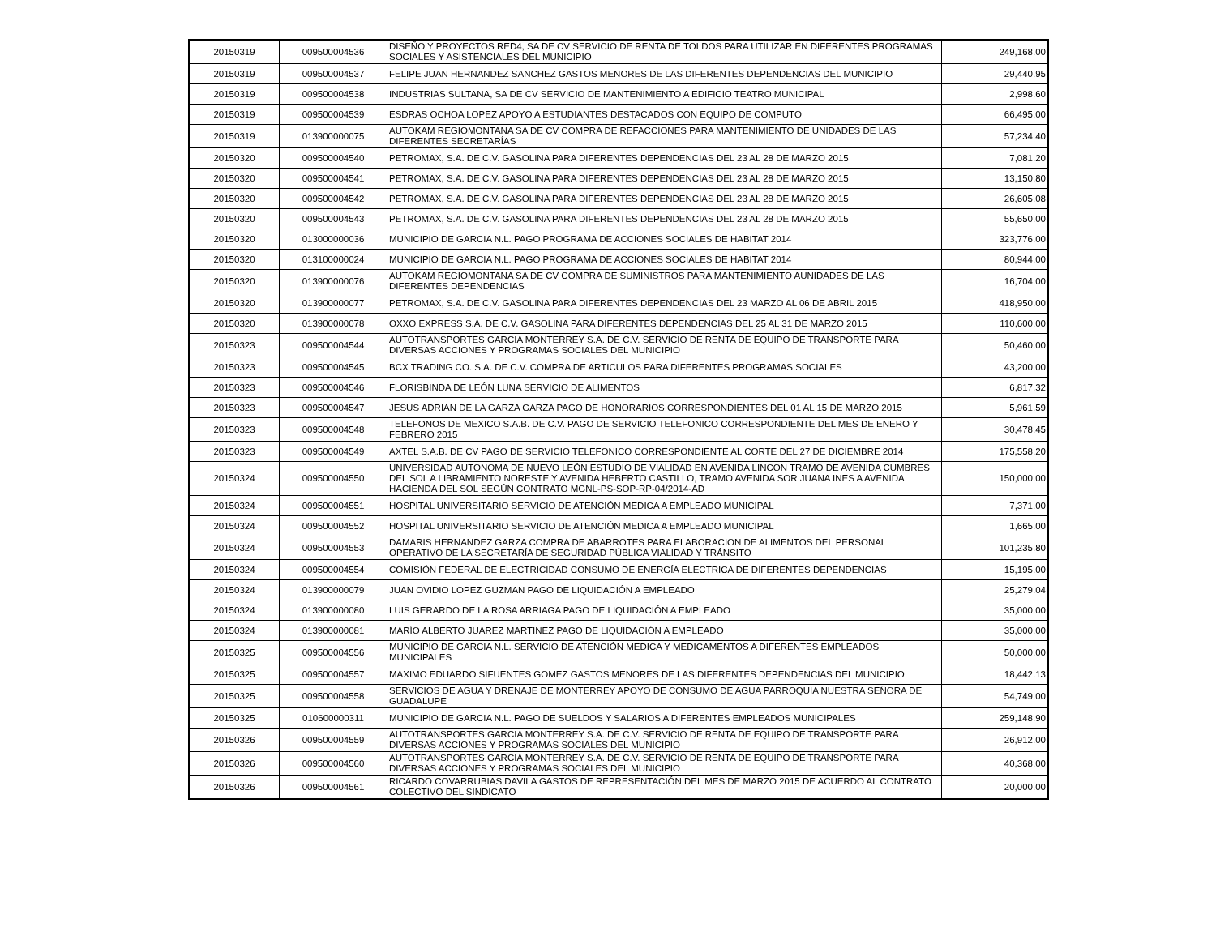| 20150319 | 009500004536 | DISEÑO Y PROYECTOS RED4, SA DE CV SERVICIO DE RENTA DE TOLDOS PARA UTILIZAR EN DIFERENTES PROGRAMAS SOCIALES Y ASISTENCIALES DEL MUNICIPIO | 249,168.00 |
| 20150319 | 009500004537 | FELIPE JUAN HERNANDEZ SANCHEZ GASTOS MENORES DE LAS DIFERENTES DEPENDENCIAS DEL MUNICIPIO | 29,440.95 |
| 20150319 | 009500004538 | INDUSTRIAS SULTANA, SA DE CV SERVICIO DE MANTENIMIENTO A EDIFICIO TEATRO MUNICIPAL | 2,998.60 |
| 20150319 | 009500004539 | ESDRAS OCHOA LOPEZ APOYO A ESTUDIANTES DESTACADOS CON EQUIPO DE COMPUTO | 66,495.00 |
| 20150319 | 013900000075 | AUTOKAM REGIOMONTANA SA DE CV COMPRA DE REFACCIONES PARA MANTENIMIENTO DE UNIDADES DE LAS DIFERENTES SECRETARÍAS | 57,234.40 |
| 20150320 | 009500004540 | PETROMAX, S.A. DE C.V. GASOLINA PARA DIFERENTES DEPENDENCIAS DEL 23 AL 28 DE MARZO 2015 | 7,081.20 |
| 20150320 | 009500004541 | PETROMAX, S.A. DE C.V. GASOLINA PARA DIFERENTES DEPENDENCIAS DEL 23 AL 28 DE MARZO 2015 | 13,150.80 |
| 20150320 | 009500004542 | PETROMAX, S.A. DE C.V. GASOLINA PARA DIFERENTES DEPENDENCIAS DEL 23 AL 28 DE MARZO 2015 | 26,605.08 |
| 20150320 | 009500004543 | PETROMAX, S.A. DE C.V. GASOLINA PARA DIFERENTES DEPENDENCIAS DEL 23 AL 28 DE MARZO 2015 | 55,650.00 |
| 20150320 | 013000000036 | MUNICIPIO DE GARCIA N.L. PAGO PROGRAMA DE ACCIONES SOCIALES DE HABITAT 2014 | 323,776.00 |
| 20150320 | 013100000024 | MUNICIPIO DE GARCIA N.L. PAGO PROGRAMA DE ACCIONES SOCIALES DE HABITAT 2014 | 80,944.00 |
| 20150320 | 013900000076 | AUTOKAM REGIOMONTANA SA DE CV COMPRA DE SUMINISTROS PARA MANTENIMIENTO AUNIDADES DE LAS DIFERENTES DEPENDENCIAS | 16,704.00 |
| 20150320 | 013900000077 | PETROMAX, S.A. DE C.V. GASOLINA PARA DIFERENTES DEPENDENCIAS DEL 23 MARZO AL 06 DE ABRIL 2015 | 418,950.00 |
| 20150320 | 013900000078 | OXXO EXPRESS S.A. DE C.V. GASOLINA PARA DIFERENTES DEPENDENCIAS DEL 25 AL 31 DE MARZO 2015 | 110,600.00 |
| 20150323 | 009500004544 | AUTOTRANSPORTES GARCIA MONTERREY S.A. DE C.V. SERVICIO DE RENTA DE EQUIPO DE TRANSPORTE PARA DIVERSAS ACCIONES Y PROGRAMAS SOCIALES DEL MUNICIPIO | 50,460.00 |
| 20150323 | 009500004545 | BCX TRADING CO. S.A. DE C.V. COMPRA DE ARTICULOS PARA DIFERENTES PROGRAMAS SOCIALES | 43,200.00 |
| 20150323 | 009500004546 | FLORISBINDA DE LEÓN LUNA SERVICIO DE ALIMENTOS | 6,817.32 |
| 20150323 | 009500004547 | JESUS ADRIAN DE LA GARZA GARZA PAGO DE HONORARIOS CORRESPONDIENTES DEL 01 AL 15 DE MARZO 2015 | 5,961.59 |
| 20150323 | 009500004548 | TELEFONOS DE MEXICO S.A.B. DE C.V. PAGO DE SERVICIO TELEFONICO CORRESPONDIENTE DEL MES DE ENERO Y FEBRERO 2015 | 30,478.45 |
| 20150323 | 009500004549 | AXTEL S.A.B. DE CV PAGO DE SERVICIO TELEFONICO CORRESPONDIENTE AL CORTE DEL 27 DE DICIEMBRE 2014 | 175,558.20 |
| 20150324 | 009500004550 | UNIVERSIDAD AUTONOMA DE NUEVO LEÓN ESTUDIO DE VIALIDAD EN AVENIDA LINCON TRAMO DE AVENIDA CUMBRES DEL SOL A LIBRAMIENTO NORESTE Y AVENIDA HEBERTO CASTILLO, TRAMO AVENIDA SOR JUANA INES A AVENIDA HACIENDA DEL SOL SEGÚN CONTRATO MGNL-PS-SOP-RP-04/2014-AD | 150,000.00 |
| 20150324 | 009500004551 | HOSPITAL UNIVERSITARIO SERVICIO DE ATENCIÓN MEDICA A EMPLEADO MUNICIPAL | 7,371.00 |
| 20150324 | 009500004552 | HOSPITAL UNIVERSITARIO SERVICIO DE ATENCIÓN MEDICA A EMPLEADO MUNICIPAL | 1,665.00 |
| 20150324 | 009500004553 | DAMARIS HERNANDEZ GARZA COMPRA DE ABARROTES PARA ELABORACION DE ALIMENTOS DEL PERSONAL OPERATIVO DE LA SECRETARÍA DE SEGURIDAD PÚBLICA VIALIDAD Y TRÁNSITO | 101,235.80 |
| 20150324 | 009500004554 | COMISIÓN FEDERAL DE ELECTRICIDAD CONSUMO DE ENERGÍA ELECTRICA DE DIFERENTES DEPENDENCIAS | 15,195.00 |
| 20150324 | 013900000079 | JUAN OVIDIO LOPEZ GUZMAN PAGO DE LIQUIDACIÓN A EMPLEADO | 25,279.04 |
| 20150324 | 013900000080 | LUIS GERARDO DE LA ROSA ARRIAGA PAGO DE LIQUIDACIÓN A EMPLEADO | 35,000.00 |
| 20150324 | 013900000081 | MARÍO ALBERTO JUAREZ MARTINEZ PAGO DE LIQUIDACIÓN A EMPLEADO | 35,000.00 |
| 20150325 | 009500004556 | MUNICIPIO DE GARCIA N.L. SERVICIO DE ATENCIÓN MEDICA Y MEDICAMENTOS A DIFERENTES EMPLEADOS MUNICIPALES | 50,000.00 |
| 20150325 | 009500004557 | MAXIMO EDUARDO SIFUENTES GOMEZ GASTOS MENORES DE LAS DIFERENTES DEPENDENCIAS DEL MUNICIPIO | 18,442.13 |
| 20150325 | 009500004558 | SERVICIOS DE AGUA Y DRENAJE DE MONTERREY APOYO DE CONSUMO DE AGUA PARROQUIA NUESTRA SEÑORA DE GUADALUPE | 54,749.00 |
| 20150325 | 010600000311 | MUNICIPIO DE GARCIA N.L. PAGO DE SUELDOS Y SALARIOS A DIFERENTES EMPLEADOS MUNICIPALES | 259,148.90 |
| 20150326 | 009500004559 | AUTOTRANSPORTES GARCIA MONTERREY S.A. DE C.V. SERVICIO DE RENTA DE EQUIPO DE TRANSPORTE PARA DIVERSAS ACCIONES Y PROGRAMAS SOCIALES DEL MUNICIPIO | 26,912.00 |
| 20150326 | 009500004560 | AUTOTRANSPORTES GARCIA MONTERREY S.A. DE C.V. SERVICIO DE RENTA DE EQUIPO DE TRANSPORTE PARA DIVERSAS ACCIONES Y PROGRAMAS SOCIALES DEL MUNICIPIO | 40,368.00 |
| 20150326 | 009500004561 | RICARDO COVARRUBIAS DAVILA GASTOS DE REPRESENTACIÓN DEL MES DE MARZO 2015 DE ACUERDO AL CONTRATO COLECTIVO DEL SINDICATO | 20,000.00 |